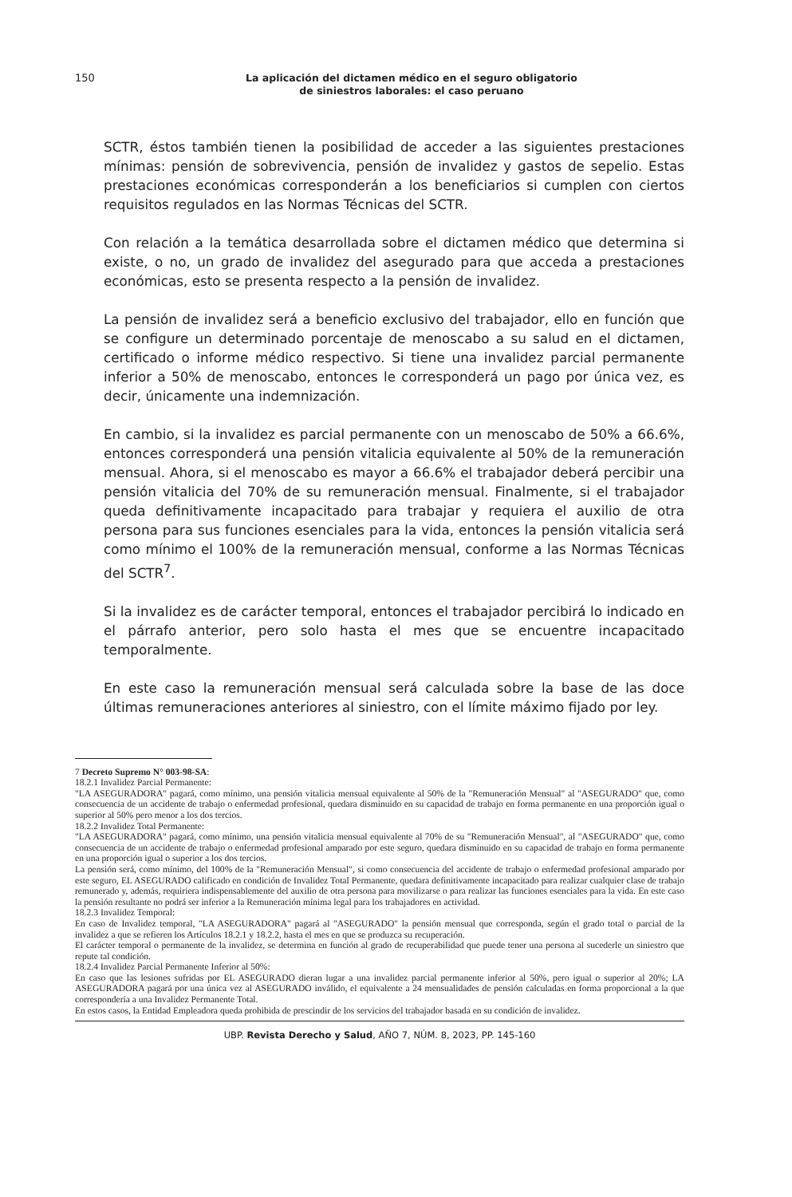150
La aplicación del dictamen médico en el seguro obligatorio
de siniestros laborales: el caso peruano
SCTR, éstos también tienen la posibilidad de acceder a las siguientes prestaciones mínimas: pensión de sobrevivencia, pensión de invalidez y gastos de sepelio. Estas prestaciones económicas corresponderán a los beneficiarios si cumplen con ciertos requisitos regulados en las Normas Técnicas del SCTR.
Con relación a la temática desarrollada sobre el dictamen médico que determina si existe, o no, un grado de invalidez del asegurado para que acceda a prestaciones económicas, esto se presenta respecto a la pensión de invalidez.
La pensión de invalidez será a beneficio exclusivo del trabajador, ello en función que se configure un determinado porcentaje de menoscabo a su salud en el dictamen, certificado o informe médico respectivo. Si tiene una invalidez parcial permanente inferior a 50% de menoscabo, entonces le corresponderá un pago por única vez, es decir, únicamente una indemnización.
En cambio, si la invalidez es parcial permanente con un menoscabo de 50% a 66.6%, entonces corresponderá una pensión vitalicia equivalente al 50% de la remuneración mensual. Ahora, si el menoscabo es mayor a 66.6% el trabajador deberá percibir una pensión vitalicia del 70% de su remuneración mensual. Finalmente, si el trabajador queda definitivamente incapacitado para trabajar y requiera el auxilio de otra persona para sus funciones esenciales para la vida, entonces la pensión vitalicia será como mínimo el 100% de la remuneración mensual, conforme a las Normas Técnicas del SCTR<sup>7</sup>.
Si la invalidez es de carácter temporal, entonces el trabajador percibirá lo indicado en el párrafo anterior, pero solo hasta el mes que se encuentre incapacitado temporalmente.
En este caso la remuneración mensual será calculada sobre la base de las doce últimas remuneraciones anteriores al siniestro, con el límite máximo fijado por ley.
7 Decreto Supremo N° 003-98-SA:
18.2.1 Invalidez Parcial Permanente:
"LA ASEGURADORA" pagará, como mínimo, una pensión vitalicia mensual equivalente al 50% de la "Remuneración Mensual" al "ASEGURADO" que, como consecuencia de un accidente de trabajo o enfermedad profesional, quedara disminuido en su capacidad de trabajo en forma permanente en una proporción igual o superior al 50% pero menor a los dos tercios.
18.2.2 Invalidez Total Permanente:
"LA ASEGURADORA" pagará, como mínimo, una pensión vitalicia mensual equivalente al 70% de su "Remuneración Mensual", al "ASEGURADO" que, como consecuencia de un accidente de trabajo o enfermedad profesional amparado por este seguro, quedara disminuido en su capacidad de trabajo en forma permanente en una proporción igual o superior a los dos tercios.
La pensión será, como mínimo, del 100% de la "Remuneración Mensual", si como consecuencia del accidente de trabajo o enfermedad profesional amparado por este seguro, EL ASEGURADO calificado en condición de Invalidez Total Permanente, quedara definitivamente incapacitado para realizar cualquier clase de trabajo remunerado y, además, requiriera indispensablemente del auxilio de otra persona para movilizarse o para realizar las funciones esenciales para la vida. En este caso la pensión resultante no podrá ser inferior a la Remuneración mínima legal para los trabajadores en actividad.
18.2.3 Invalidez Temporal:
En caso de Invalidez temporal, "LA ASEGURADORA" pagará al "ASEGURADO" la pensión mensual que corresponda, según el grado total o parcial de la invalidez a que se refieren los Artículos 18.2.1 y 18.2.2, hasta el mes en que se produzca su recuperación.
El carácter temporal o permanente de la invalidez, se determina en función al grado de recuperabilidad que puede tener una persona al sucederle un siniestro que repute tal condición.
18.2.4 Invalidez Parcial Permanente Inferior al 50%:
En caso que las lesiones sufridas por EL ASEGURADO dieran lugar a una invalidez parcial permanente inferior al 50%, pero igual o superior al 20%; LA ASEGURADORA pagará por una única vez al ASEGURADO inválido, el equivalente a 24 mensualidades de pensión calculadas en forma proporcional a la que correspondería a una Invalidez Permanente Total.
En estos casos, la Entidad Empleadora queda prohibida de prescindir de los servicios del trabajador basada en su condición de invalidez.
UBP. Revista Derecho y Salud, AÑO 7, NÚM. 8, 2023, PP. 145-160